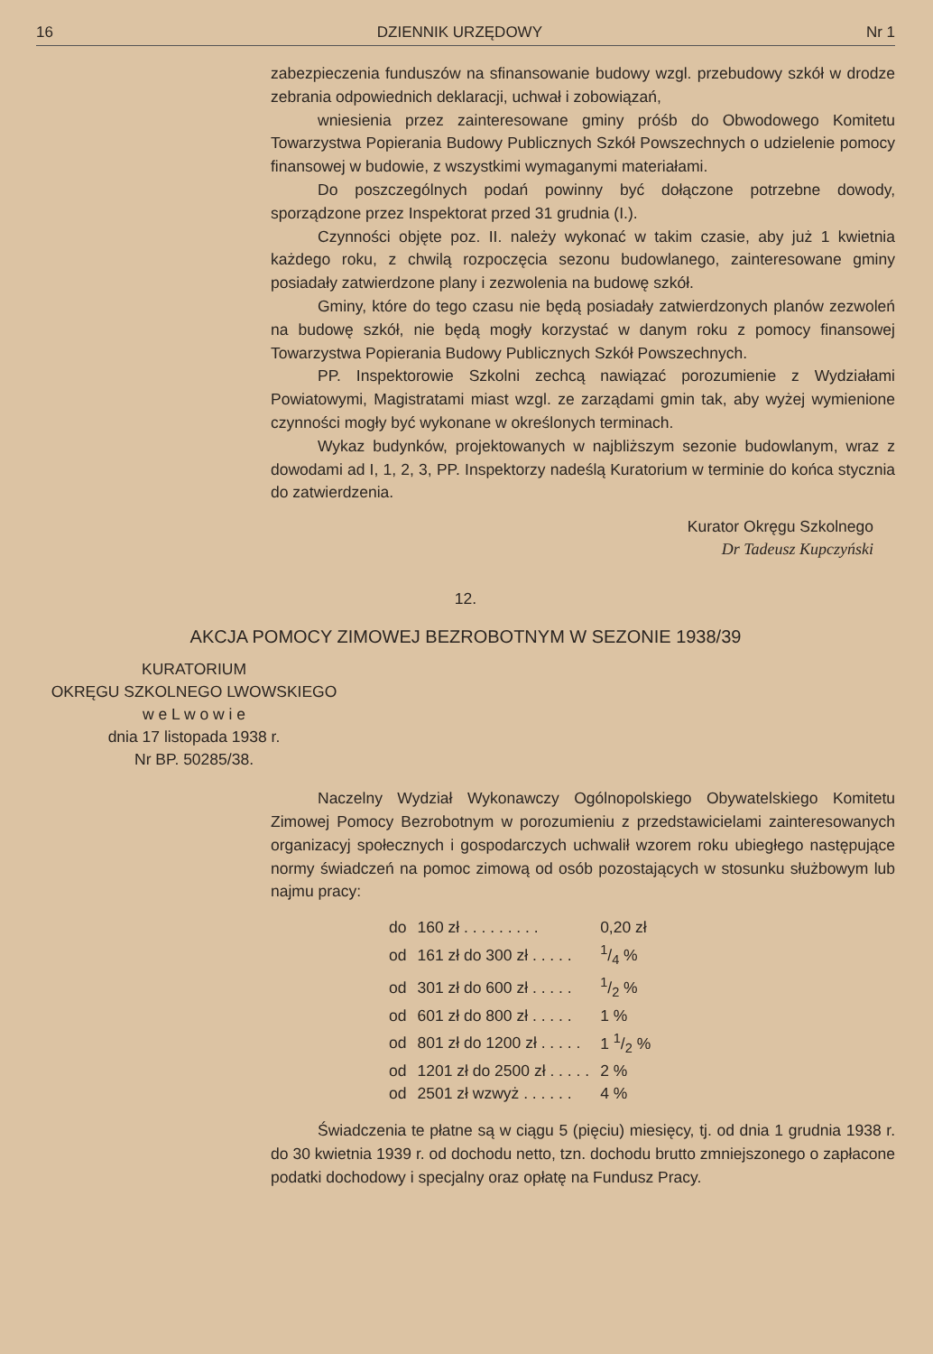16 DZIENNIK URZĘDOWY Nr 1
zabezpieczenia funduszów na sfinansowanie budowy wzgl. przebudowy szkół w drodze zebrania odpowiednich deklaracji, uchwał i zobowiązań,
wniesienia przez zainteresowane gminy próśb do Obwodowego Komitetu Towarzystwa Popierania Budowy Publicznych Szkół Powszechnych o udzielenie pomocy finansowej w budowie, z wszystkimi wymaganymi materiałami.
Do poszczególnych podań powinny być dołączone potrzebne dowody, sporządzone przez Inspektorat przed 31 grudnia (I.).
Czynności objęte poz. II. należy wykonać w takim czasie, aby już 1 kwietnia każdego roku, z chwilą rozpoczęcia sezonu budowlanego, zainteresowane gminy posiadały zatwierdzone plany i zezwolenia na budowę szkół.
Gminy, które do tego czasu nie będą posiadały zatwierdzonych planów zezwoleń na budowę szkół, nie będą mogły korzystać w danym roku z pomocy finansowej Towarzystwa Popierania Budowy Publicznych Szkół Powszechnych.
PP. Inspektorowie Szkolni zechcą nawiązać porozumienie z Wydziałami Powiatowymi, Magistratami miast wzgl. ze zarządami gmin tak, aby wyżej wymienione czynności mogły być wykonane w określonych terminach.
Wykaz budynków, projektowanych w najbliższym sezonie budowlanym, wraz z dowodami ad I, 1, 2, 3, PP. Inspektorzy nadeślą Kuratorium w terminie do końca stycznia do zatwierdzenia.
Kurator Okręgu Szkolnego
Dr Tadeusz Kupczyński
12.
AKCJA POMOCY ZIMOWEJ BEZROBOTNYM W SEZONIE 1938/39
KURATORIUM
OKRĘGU SZKOLNEGO LWOWSKIEGO
w e L w o w i e
dnia 17 listopada 1938 r.
Nr BP. 50285/38.
Naczelny Wydział Wykonawczy Ogólnopolskiego Obywatelskiego Komitetu Zimowej Pomocy Bezrobotnym w porozumieniu z przedstawicielami zainteresowanych organizacyj społecznych i gospodarczych uchwalił wzorem roku ubiegłego następujące normy świadczeń na pomoc zimową od osób pozostających w stosunku służbowym lub najmu pracy:
| do | 160 zł . . . . . . . . . | 0,20 zł |
| od | 161 zł do 300 zł . . . . . | 1/4 % |
| od | 301 zł do 600 zł . . . . . | 1/2 % |
| od | 601 zł do 800 zł . . . . . | 1 % |
| od | 801 zł do 1200 zł . . . . . | 1 1/2 % |
| od | 1201 zł do 2500 zł . . . . . | 2 % |
| od | 2501 zł wzwyż . . . . . . | 4 % |
Świadczenia te płatne są w ciągu 5 (pięciu) miesięcy, tj. od dnia 1 grudnia 1938 r. do 30 kwietnia 1939 r. od dochodu netto, tzn. dochodu brutto zmniejszonego o zapłacone podatki dochodowy i specjalny oraz opłatę na Fundusz Pracy.